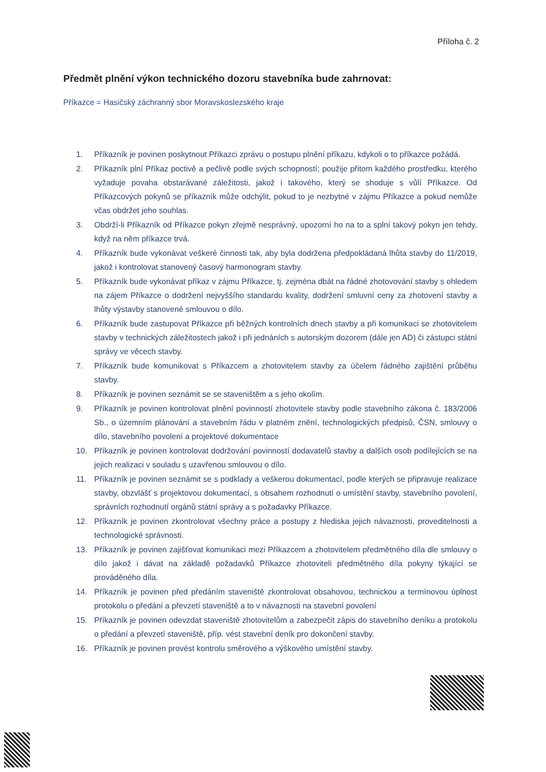Příloha č. 2
Předmět plnění výkon technického dozoru stavebníka bude zahrnovat:
Příkazce = Hasičský záchranný sbor Moravskoslezského kraje
1. Příkazník je povinen poskytnout Příkazci zprávu o postupu plnění příkazu, kdykoli o to příkazce požádá.
2. Příkazník plní Příkaz poctivě a pečlivě podle svých schopností; použije přitom každého prostředku, kterého vyžaduje povaha obstarávané záležitosti, jakož i takového, který se shoduje s vůlí Příkazce. Od Příkazcových pokynů se příkazník může odchýlit, pokud to je nezbytné v zájmu Příkazce a pokud nemůže včas obdržet jeho souhlas.
3. Obdrží-li Příkazník od Příkazce pokyn zřejmě nesprávný, upozorní ho na to a splní takový pokyn jen tehdy, když na něm příkazce trvá.
4. Příkazník bude vykonávat veškeré činnosti tak, aby byla dodržena předpokládaná lhůta stavby do 11/2019, jakož i kontrolovat stanovený časový harmonogram stavby.
5. Příkazník bude vykonávat příkaz v zájmu Příkazce, tj. zejména dbát na řádné zhotovování stavby s ohledem na zájem Příkazce o dodržení nejvyššího standardu kvality, dodržení smluvní ceny za zhotovení stavby a lhůty výstavby stanovené smlouvou o dílo.
6. Příkazník bude zastupovat Příkazce při běžných kontrolních dnech stavby a při komunikaci se zhotovitelem stavby v technických záležitostech jakož i při jednáních s autorským dozorem (dále jen AD) či zástupci státní správy ve věcech stavby.
7. Příkazník bude komunikovat s Příkazcem a zhotovitelem stavby za účelem řádného zajištění průběhu stavby.
8. Příkazník je povinen seznámit se se staveništěm a s jeho okolím.
9. Příkazník je povinen kontrolovat plnění povinností zhotovitele stavby podle stavebního zákona č. 183/2006 Sb., o územním plánování a stavebním řádu v platném znění, technologických předpisů, ČSN, smlouvy o dílo, stavebního povolení a projektové dokumentace
10. Příkazník je povinen kontrolovat dodržování povinností dodavatelů stavby a dalších osob podílejících se na jejich realizaci v souladu s uzavřenou smlouvou o dílo.
11. Příkazník je povinen seznámit se s podklady a veškerou dokumentací, podle kterých se připravuje realizace stavby, obzvlášť s projektovou dokumentací, s obsahem rozhodnutí o umístění stavby, stavebního povolení, správních rozhodnutí orgánů státní správy a s požadavky Příkazce.
12. Příkazník je povinen zkontrolovat všechny práce a postupy z hlediska jejich návaznosti, proveditelnosti a technologické správnosti.
13. Příkazník je povinen zajišťovat komunikaci mezi Příkazcem a zhotovitelem předmětného díla dle smlouvy o dílo jakož i dávat na základě požadavků Příkazce zhotoviteli předmětného díla pokyny týkající se prováděného díla.
14. Příkazník je povinen před předáním staveniště zkontrolovat obsahovou, technickou a termínovou úplnost protokolu o předání a převzetí staveniště a to v návaznosti na stavební povolení
15. Příkazník je povinen odevzdat staveniště zhotovitelům a zabezpečit zápis do stavebního deníku a protokolu o předání a převzetí staveniště, příp. vést stavební deník pro dokončení stavby.
16. Příkazník je povinen provést kontrolu směrového a výškového umístění stavby.